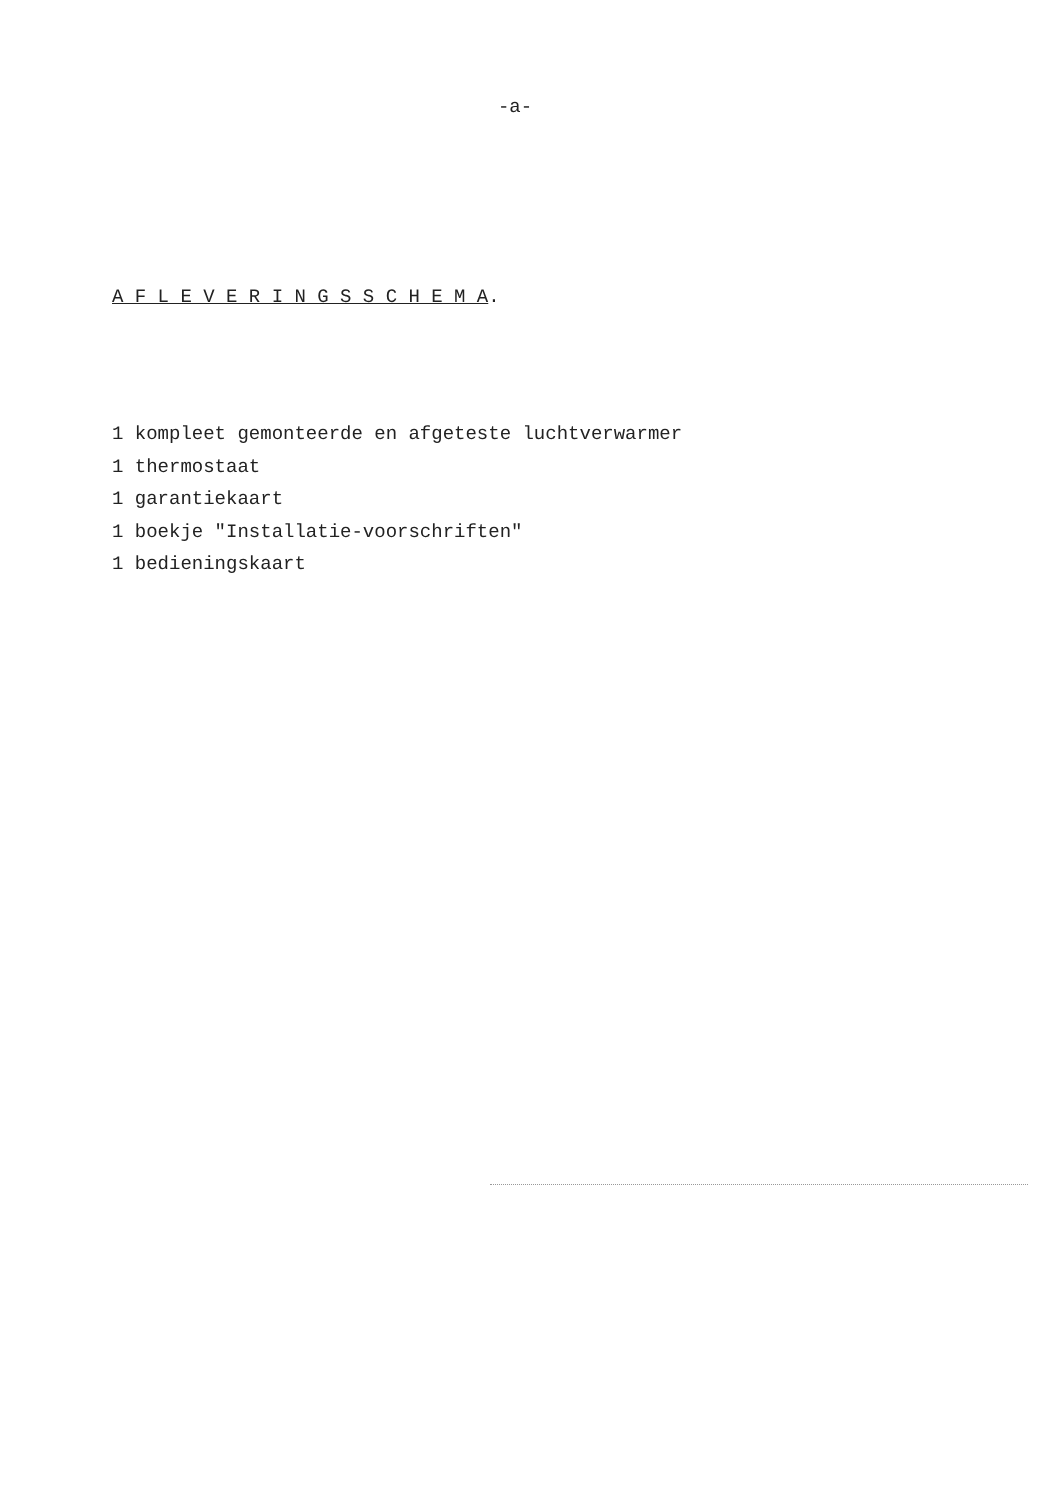-a-
A F L E V E R I N G S S C H E M A.
1 kompleet gemonteerde en afgeteste luchtverwarmer
1 thermostaat
1 garantiekaart
1 boekje "Installatie-voorschriften"
1 bedieningskaart